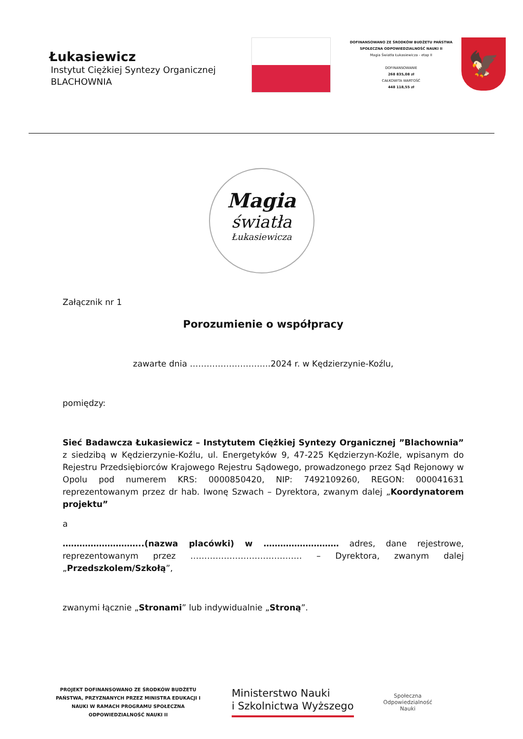Łukasiewicz
Instytut Ciężkiej Syntezy Organicznej
BLACHOWNIA
DOFINANSOWANO ZE ŚRODKÓW BUDŻETU PAŃSTWA
SPOŁECZNA ODPOWIEDZIALNOŚĆ NAUKI II
Magia Światła Łukasiewicza - etap II
DOFINANSOWANIE
268 835,08 zł
CAŁKOWITA WARTOŚĆ
448 118,55 zł
🦅
Magia
światła
Łukasiewicza
Załącznik nr 1
Porozumienie o współpracy
zawarte dnia ………………………..2024 r. w Kędzierzynie-Koźlu,
pomiędzy:
Sieć Badawcza Łukasiewicz – Instytutem Ciężkiej Syntezy Organicznej ”Blachownia” z siedzibą w Kędzierzynie-Koźlu, ul. Energetyków 9, 47-225 Kędzierzyn-Koźle, wpisanym do Rejestru Przedsiębiorców Krajowego Rejestru Sądowego, prowadzonego przez Sąd Rejonowy w Opolu pod numerem KRS: 0000850420, NIP: 7492109260, REGON: 000041631 reprezentowanym przez dr hab. Iwonę Szwach – Dyrektora, zwanym dalej „Koordynatorem projektu”
a
………………………..(nazwa placówki) w ……………………… adres, dane rejestrowe, reprezentowanym przez …………………………………. – Dyrektora, zwanym dalej „Przedszkolem/Szkołą”,
zwanymi łącznie „Stronami” lub indywidualnie „Stroną”.
PROJEKT DOFINANSOWANO ZE ŚRODKÓW BUDŻETU PAŃSTWA, PRZYZNANYCH PRZEZ MINISTRA EDUKACJI I NAUKI W RAMACH PROGRAMU SPOŁECZNA ODPOWIEDZIALNOŚĆ NAUKI II
Ministerstwo Nauki
i Szkolnictwa Wyższego
Społeczna
Odpowiedzialność
Nauki